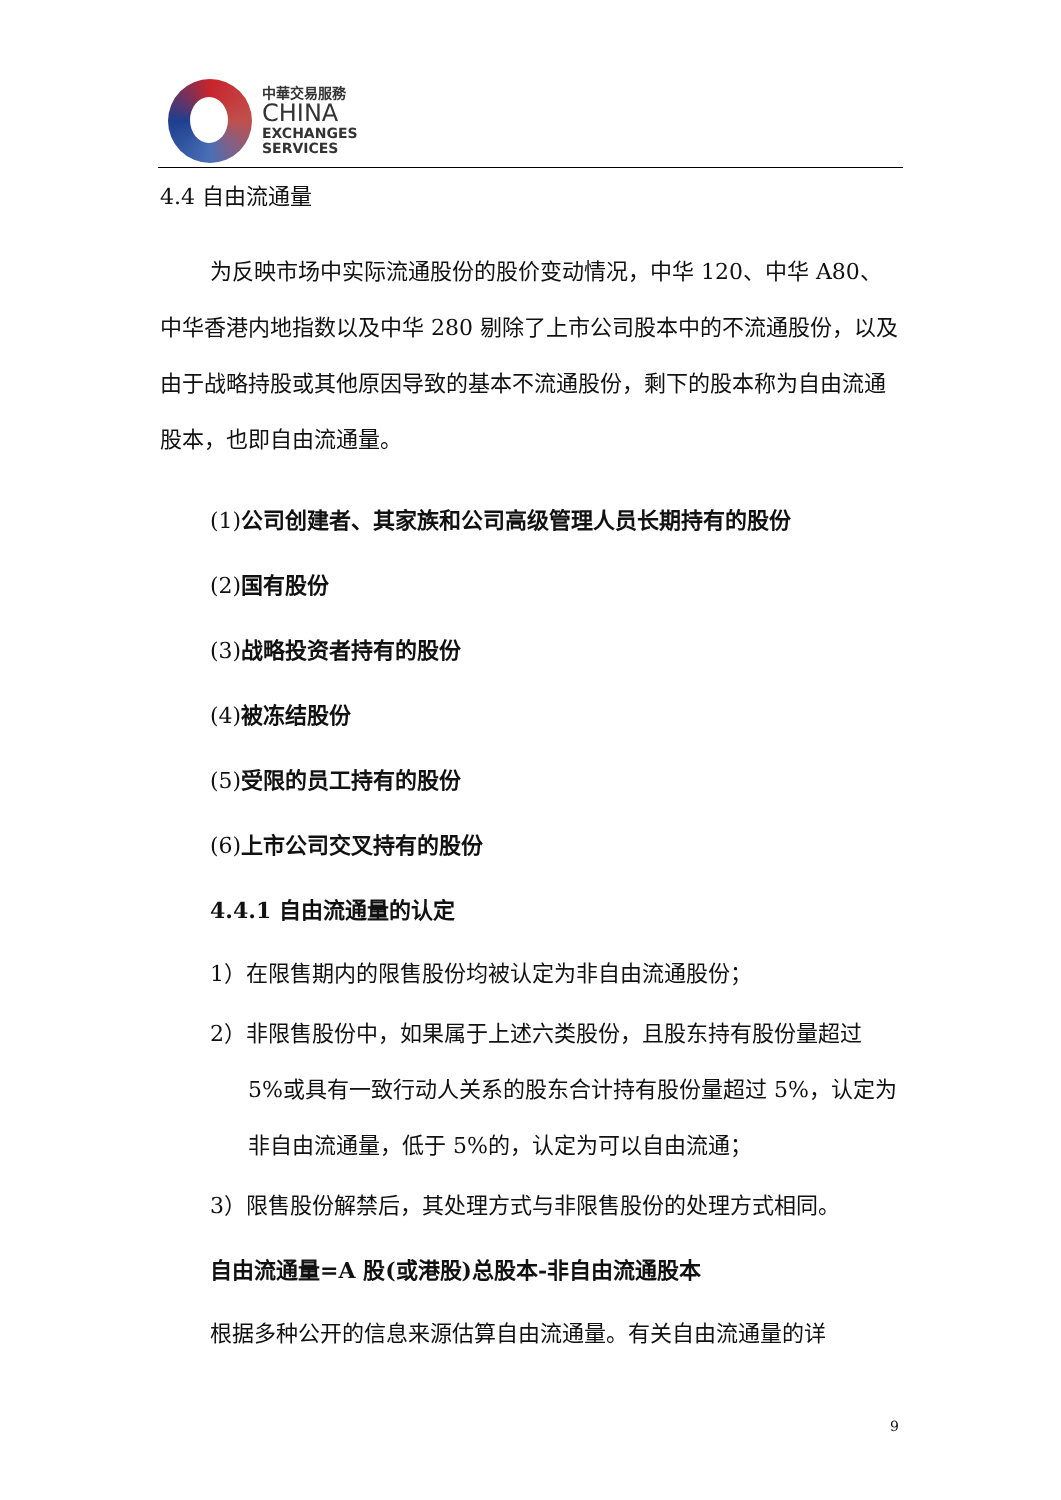中華交易服務
CHINA
EXCHANGES
SERVICES
4.4 自由流通量
为反映市场中实际流通股份的股价变动情况，中华 120、中华 A80、中华香港内地指数以及中华 280 剔除了上市公司股本中的不流通股份，以及由于战略持股或其他原因导致的基本不流通股份，剩下的股本称为自由流通股本，也即自由流通量。
(1)公司创建者、其家族和公司高级管理人员长期持有的股份
(2)国有股份
(3)战略投资者持有的股份
(4)被冻结股份
(5)受限的员工持有的股份
(6)上市公司交叉持有的股份
4.4.1 自由流通量的认定
1）在限售期内的限售股份均被认定为非自由流通股份；
2）非限售股份中，如果属于上述六类股份，且股东持有股份量超过 5%或具有一致行动人关系的股东合计持有股份量超过 5%，认定为非自由流通量，低于 5%的，认定为可以自由流通；
3）限售股份解禁后，其处理方式与非限售股份的处理方式相同。
自由流通量=A 股(或港股)总股本-非自由流通股本
根据多种公开的信息来源估算自由流通量。有关自由流通量的详
9